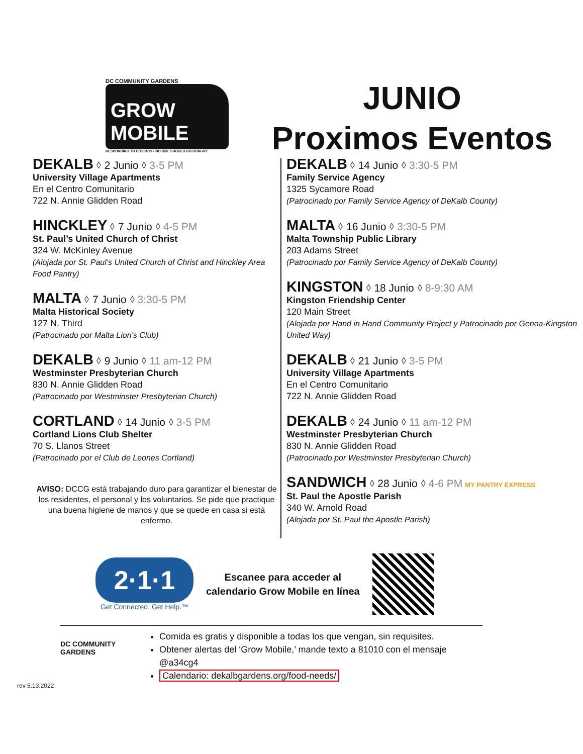DC COMMUNITY GARDENS
GROW MOBILE
RESPONDING TO COVID-19 • NO ONE SHOULD GO HUNGRY
JUNIO
Proximos Eventos
DEKALB ⬨ 2 Junio ⬨ 3-5 PM
University Village Apartments
En el Centro Comunitario
722 N. Annie Glidden Road
HINCKLEY ⬨ 7 Junio ⬨ 4-5 PM
St. Paul’s United Church of Christ
324 W. McKinley Avenue
(Alojada por St. Paul’s United Church of Christ and Hinckley Area Food Pantry)
MALTA ⬨ 7 Junio ⬨ 3:30-5 PM
Malta Historical Society
127 N. Third
(Patrocinado por Malta Lion’s Club)
DEKALB ⬨ 9 Junio ⬨ 11 am-12 PM
Westminster Presbyterian Church
830 N. Annie Glidden Road
(Patrocinado por Westminster Presbyterian Church)
CORTLAND ⬨ 14 Junio ⬨ 3-5 PM
Cortland Lions Club Shelter
70 S. Llanos Street
(Patrocinado por el Club de Leones Cortland)
AVISO: DCCG está trabajando duro para garantizar el bienestar de los residentes, el personal y los voluntarios. Se pide que practique una buena higiene de manos y que se quede en casa si está enfermo.
DEKALB ⬨ 14 Junio ⬨ 3:30-5 PM
Family Service Agency
1325 Sycamore Road
(Patrocinado por Family Service Agency of DeKalb County)
MALTA ⬨ 16 Junio ⬨ 3:30-5 PM
Malta Township Public Library
203 Adams Street
(Patrocinado por Family Service Agency of DeKalb County)
KINGSTON ⬨ 18 Junio ⬨ 8-9:30 AM
Kingston Friendship Center
120 Main Street
(Alojada por Hand in Hand Community Project y Patrocinado por Genoa-Kingston United Way)
DEKALB ⬨ 21 Junio ⬨ 3-5 PM
University Village Apartments
En el Centro Comunitario
722 N. Annie Glidden Road
DEKALB ⬨ 24 Junio ⬨ 11 am-12 PM
Westminster Presbyterian Church
830 N. Annie Glidden Road
(Patrocinado por Westminster Presbyterian Church)
SANDWICH ⬨ 28 Junio ⬨ 4-6 PM MY PANTRY EXPRESS
St. Paul the Apostle Parish
340 W. Arnold Road
(Alojada por St. Paul the Apostle Parish)
2·1·1
Get Connected. Get Help.™
Escanee para acceder al
calendario Grow Mobile en línea
DC COMMUNITY GARDENS
Comida es gratis y disponible a todas los que vengan, sin requisites.
Obtener alertas del ‘Grow Mobile,’ mande texto a 81010 con el mensaje @a34cg4
Calendario: dekalbgardens.org/food-needs/
rev 5.13.2022